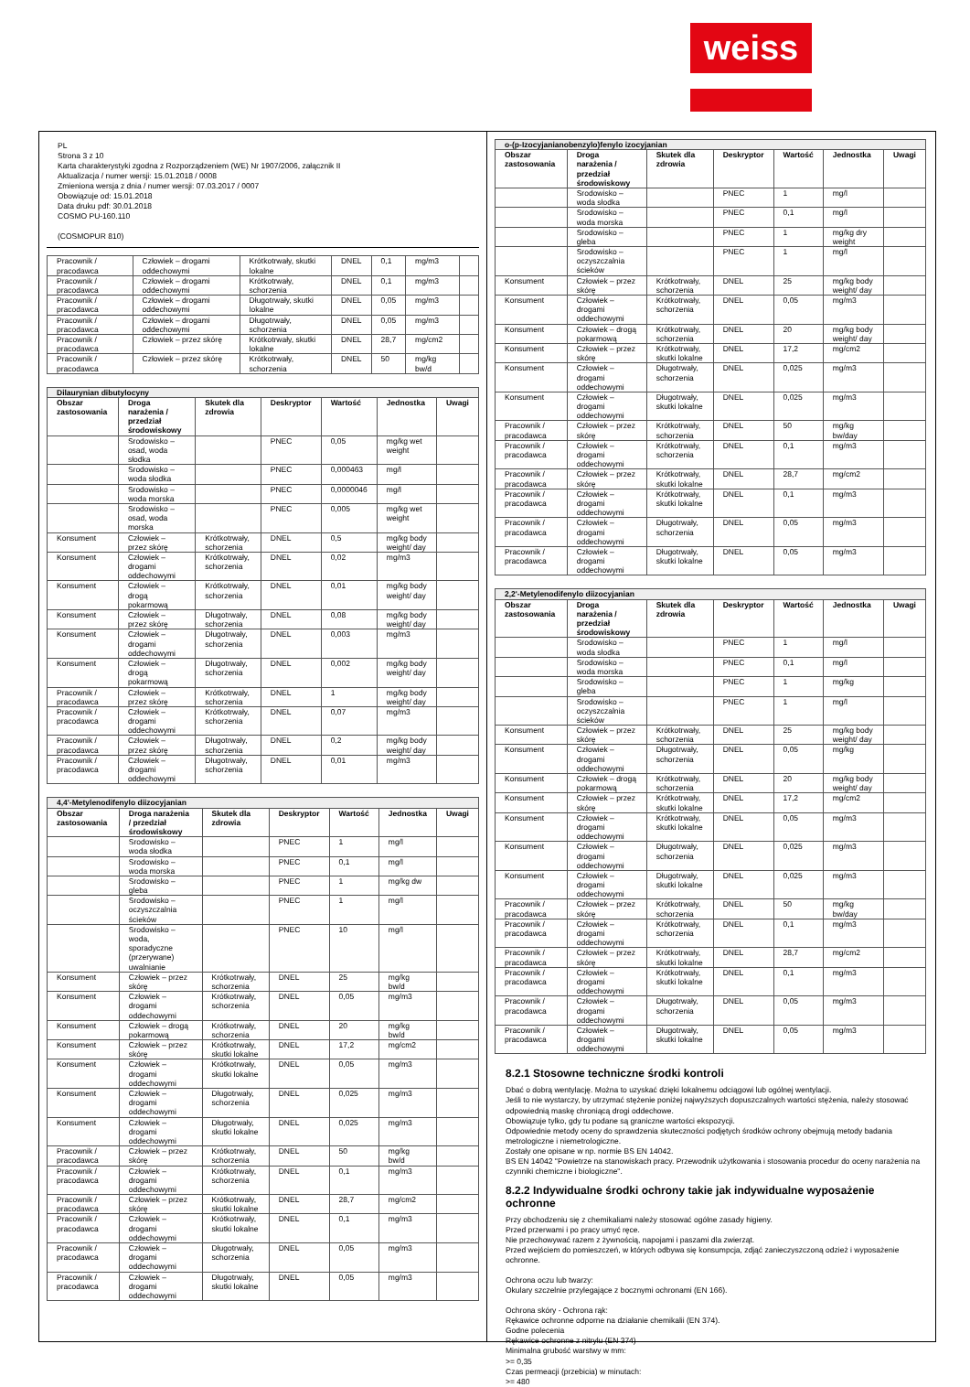weiss
PL
Strona 3 z 10
Karta charakterystyki zgodna z Rozporządzeniem (WE) Nr 1907/2006, załącznik II
Aktualizacja / numer wersji: 15.01.2018 / 0008
Zmieniona wersja z dnia / numer wersji: 07.03.2017 / 0007
Obowiązuje od: 15.01.2018
Data druku pdf: 30.01.2018
COSMO PU-160.110
(COSMOPUR 810)
| Pracownik / pracodawca | Człowiek – drogami oddechowymi | Krótkotrwały, skutki lokalne | DNEL | 0,1 | mg/m3 | |
| Pracownik / pracodawca | Człowiek – drogami oddechowymi | Krótkotrwały, schorzenia | DNEL | 0,1 | mg/m3 | |
| Pracownik / pracodawca | Człowiek – drogami oddechowymi | Długotrwały, skutki lokalne | DNEL | 0,05 | mg/m3 | |
| Pracownik / pracodawca | Człowiek – drogami oddechowymi | Długotrwały, schorzenia | DNEL | 0,05 | mg/m3 | |
| Pracownik / pracodawca | Człowiek – przez skórę | Krótkotrwały, skutki lokalne | DNEL | 28,7 | mg/cm2 | |
| Pracownik / pracodawca | Człowiek – przez skórę | Krótkotrwały, schorzenia | DNEL | 50 | mg/kg bw/d | |
| Dilaurynian dibutylocyny | | | | | | |
| Obszar zastosowania | Droga narażenia / przedział środowiskowy | Skutek dla zdrowia | Deskryptor | Wartość | Jednostka | Uwagi |
| | Srodowisko – osad, woda słodka | | PNEC | 0,05 | mg/kg wet weight | |
| | Srodowisko – woda słodka | | PNEC | 0,000463 | mg/l | |
| | Srodowisko – woda morska | | PNEC | 0,0000046 | mg/l | |
| | Srodowisko – osad, woda morska | | PNEC | 0,005 | mg/kg wet weight | |
| Konsument | Człowiek – przez skórę | Krótkotrwały, schorzenia | DNEL | 0,5 | mg/kg body weight/ day | |
| Konsument | Człowiek – drogami oddechowymi | Krótkotrwały, schorzenia | DNEL | 0,02 | mg/m3 | |
| Konsument | Człowiek – drogą pokarmową | Krótkotrwały, schorzenia | DNEL | 0,01 | mg/kg body weight/ day | |
| Konsument | Człowiek – przez skórę | Długotrwały, schorzenia | DNEL | 0,08 | mg/kg body weight/ day | |
| Konsument | Człowiek – drogami oddechowymi | Długotrwały, schorzenia | DNEL | 0,003 | mg/m3 | |
| Konsument | Człowiek – drogą pokarmową | Długotrwały, schorzenia | DNEL | 0,002 | mg/kg body weight/ day | |
| Pracownik / pracodawca | Człowiek – przez skórę | Krótkotrwały, schorzenia | DNEL | 1 | mg/kg body weight/ day | |
| Pracownik / pracodawca | Człowiek – drogami oddechowymi | Krótkotrwały, schorzenia | DNEL | 0,07 | mg/m3 | |
| Pracownik / pracodawca | Człowiek – przez skórę | Długotrwały, schorzenia | DNEL | 0,2 | mg/kg body weight/ day | |
| Pracownik / pracodawca | Człowiek – drogami oddechowymi | Długotrwały, schorzenia | DNEL | 0,01 | mg/m3 | |
| 4,4'-Metylenodifenylo diizocyjanian | | | | | | |
| Obszar zastosowania | Droga narażenia / przedział środowiskowy | Skutek dla zdrowia | Deskryptor | Wartość | Jednostka | Uwagi |
| | Srodowisko – woda słodka | | PNEC | 1 | mg/l | |
| | Srodowisko – woda morska | | PNEC | 0,1 | mg/l | |
| | Srodowisko – gleba | | PNEC | 1 | mg/kg dw | |
| | Srodowisko – oczyszczalnia ścieków | | PNEC | 1 | mg/l | |
| | Srodowisko – woda, sporadyczne (przerywane) uwalnianie | | PNEC | 10 | mg/l | |
| Konsument | Człowiek – przez skórę | Krótkotrwały, schorzenia | DNEL | 25 | mg/kg bw/d | |
| Konsument | Człowiek – drogami oddechowymi | Krótkotrwały, schorzenia | DNEL | 0,05 | mg/m3 | |
| Konsument | Człowiek – drogą pokarmową | Krótkotrwały, schorzenia | DNEL | 20 | mg/kg bw/d | |
| Konsument | Człowiek – przez skórę | Krótkotrwały, skutki lokalne | DNEL | 17,2 | mg/cm2 | |
| Konsument | Człowiek – drogami oddechowymi | Krótkotrwały, skutki lokalne | DNEL | 0,05 | mg/m3 | |
| Konsument | Człowiek – drogami oddechowymi | Długotrwały, schorzenia | DNEL | 0,025 | mg/m3 | |
| Konsument | Człowiek – drogami oddechowymi | Długotrwały, skutki lokalne | DNEL | 0,025 | mg/m3 | |
| Pracownik / pracodawca | Człowiek – przez skórę | Krótkotrwały, schorzenia | DNEL | 50 | mg/kg bw/d | |
| Pracownik / pracodawca | Człowiek – drogami oddechowymi | Krótkotrwały, schorzenia | DNEL | 0,1 | mg/m3 | |
| Pracownik / pracodawca | Człowiek – przez skórę | Krótkotrwały, skutki lokalne | DNEL | 28,7 | mg/cm2 | |
| Pracownik / pracodawca | Człowiek – drogami oddechowymi | Krótkotrwały, skutki lokalne | DNEL | 0,1 | mg/m3 | |
| Pracownik / pracodawca | Człowiek – drogami oddechowymi | Długotrwały, schorzenia | DNEL | 0,05 | mg/m3 | |
| Pracownik / pracodawca | Człowiek – drogami oddechowymi | Długotrwały, skutki lokalne | DNEL | 0,05 | mg/m3 | |
| o-(p-Izocyjanianobenzylo)fenylo izocyjanian | | | | | | |
| Obszar zastosowania | Droga narażenia / przedział środowiskowy | Skutek dla zdrowia | Deskryptor | Wartość | Jednostka | Uwagi |
| | Srodowisko – woda słodka | | PNEC | 1 | mg/l | |
| | Srodowisko – woda morska | | PNEC | 0,1 | mg/l | |
| | Srodowisko – gleba | | PNEC | 1 | mg/kg dry weight | |
| | Srodowisko – oczyszczalnia ścieków | | PNEC | 1 | mg/l | |
| Konsument | Człowiek – przez skórę | Krótkotrwały, schorzenia | DNEL | 25 | mg/kg body weight/ day | |
| Konsument | Człowiek – drogami oddechowymi | Krótkotrwały, schorzenia | DNEL | 0,05 | mg/m3 | |
| Konsument | Człowiek – drogą pokarmową | Krótkotrwały, schorzenia | DNEL | 20 | mg/kg body weight/ day | |
| Konsument | Człowiek – przez skórę | Krótkotrwały, skutki lokalne | DNEL | 17,2 | mg/cm2 | |
| Konsument | Człowiek – drogami oddechowymi | Długotrwały, schorzenia | DNEL | 0,025 | mg/m3 | |
| Konsument | Człowiek – drogami oddechowymi | Długotrwały, skutki lokalne | DNEL | 0,025 | mg/m3 | |
| Pracownik / pracodawca | Człowiek – przez skórę | Krótkotrwały, schorzenia | DNEL | 50 | mg/kg bw/day | |
| Pracownik / pracodawca | Człowiek – drogami oddechowymi | Krótkotrwały, schorzenia | DNEL | 0,1 | mg/m3 | |
| Pracownik / pracodawca | Człowiek – przez skórę | Krótkotrwały, skutki lokalne | DNEL | 28,7 | mg/cm2 | |
| Pracownik / pracodawca | Człowiek – drogami oddechowymi | Krótkotrwały, skutki lokalne | DNEL | 0,1 | mg/m3 | |
| Pracownik / pracodawca | Człowiek – drogami oddechowymi | Długotrwały, schorzenia | DNEL | 0,05 | mg/m3 | |
| Pracownik / pracodawca | Człowiek – drogami oddechowymi | Długotrwały, skutki lokalne | DNEL | 0,05 | mg/m3 | |
| 2,2'-Metylenodifenylo diizocyjanian | | | | | | |
| Obszar zastosowania | Droga narażenia / przedział środowiskowy | Skutek dla zdrowia | Deskryptor | Wartość | Jednostka | Uwagi |
| | Srodowisko – woda słodka | | PNEC | 1 | mg/l | |
| | Srodowisko – woda morska | | PNEC | 0,1 | mg/l | |
| | Srodowisko – gleba | | PNEC | 1 | mg/kg | |
| | Srodowisko – oczyszczalnia ścieków | | PNEC | 1 | mg/l | |
| Konsument | Człowiek – przez skórę | Krótkotrwały, schorzenia | DNEL | 25 | mg/kg body weight/ day | |
| Konsument | Człowiek – drogami oddechowymi | Długotrwały, schorzenia | DNEL | 0,05 | mg/kg | |
| Konsument | Człowiek – drogą pokarmową | Krótkotrwały, schorzenia | DNEL | 20 | mg/kg body weight/ day | |
| Konsument | Człowiek – przez skórę | Krótkotrwały, skutki lokalne | DNEL | 17,2 | mg/cm2 | |
| Konsument | Człowiek – drogami oddechowymi | Krótkotrwały, skutki lokalne | DNEL | 0,05 | mg/m3 | |
| Konsument | Człowiek – drogami oddechowymi | Długotrwały, schorzenia | DNEL | 0,025 | mg/m3 | |
| Konsument | Człowiek – drogami oddechowymi | Długotrwały, skutki lokalne | DNEL | 0,025 | mg/m3 | |
| Pracownik / pracodawca | Człowiek – przez skórę | Krótkotrwały, schorzenia | DNEL | 50 | mg/kg bw/day | |
| Pracownik / pracodawca | Człowiek – drogami oddechowymi | Krótkotrwały, schorzenia | DNEL | 0,1 | mg/m3 | |
| Pracownik / pracodawca | Człowiek – przez skórę | Krótkotrwały, skutki lokalne | DNEL | 28,7 | mg/cm2 | |
| Pracownik / pracodawca | Człowiek – drogami oddechowymi | Krótkotrwały, skutki lokalne | DNEL | 0,1 | mg/m3 | |
| Pracownik / pracodawca | Człowiek – drogami oddechowymi | Długotrwały, schorzenia | DNEL | 0,05 | mg/m3 | |
| Pracownik / pracodawca | Człowiek – drogami oddechowymi | Długotrwały, skutki lokalne | DNEL | 0,05 | mg/m3 | |
8.2.1 Stosowne techniczne środki kontroli
Dbać o dobrą wentylację. Można to uzyskać dzięki lokalnemu odciągowi lub ogólnej wentylacji.
Jeśli to nie wystarczy, by utrzymać stężenie poniżej najwyższych dopuszczalnych wartości stężenia, należy stosować odpowiednią maskę chroniącą drogi oddechowe.
Obowiązuje tylko, gdy tu podane są graniczne wartości ekspozycji.
Odpowiednie metody oceny do sprawdzenia skuteczności podjętych środków ochrony obejmują metody badania metrologiczne i niemetrologiczne.
Zostały one opisane w np. normie BS EN 14042.
BS EN 14042 "Powietrze na stanowiskach pracy. Przewodnik użytkowania i stosowania procedur do oceny narażenia na czynniki chemiczne i biologiczne".
8.2.2 Indywidualne środki ochrony takie jak indywidualne wyposażenie ochronne
Przy obchodzeniu się z chemikaliami należy stosować ogólne zasady higieny.
Przed przerwami i po pracy umyć ręce.
Nie przechowywać razem z żywnością, napojami i paszami dla zwierząt.
Przed wejściem do pomieszczeń, w których odbywa się konsumpcja, zdjąć zanieczyszczoną odzież i wyposażenie ochronne.
Ochrona oczu lub twarzy:
Okulary szczelnie przylegające z bocznymi ochronami (EN 166).
Ochrona skóry - Ochrona rąk:
Rękawice ochronne odporne na działanie chemikalii (EN 374).
Godne polecenia
Rękawice ochronne z nitrylu (EN 374)
Minimalna grubość warstwy w mm:
>= 0,35
Czas permeacji (przebicia) w minutach:
>= 480